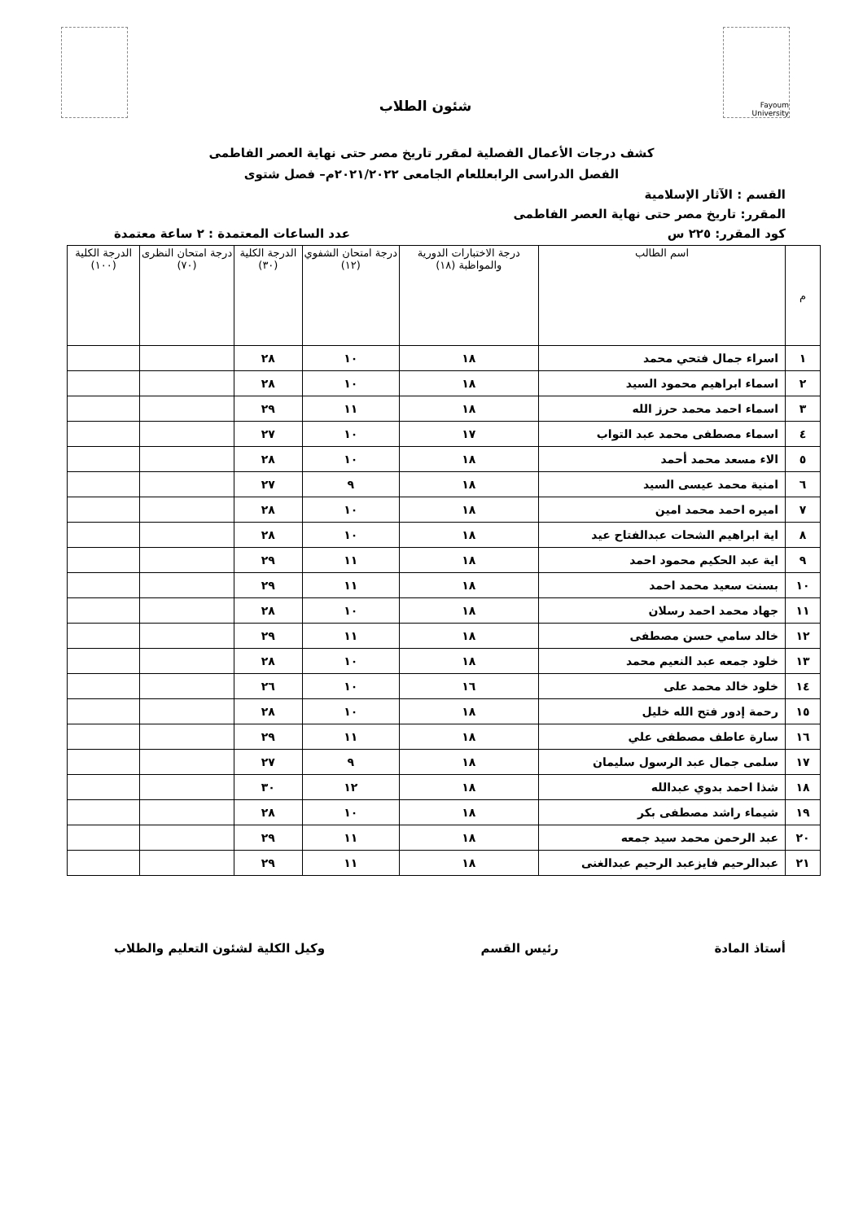Fayoum University
شئون الطلاب
كشف درجات الأعمال الفصلية لمقرر تاريخ مصر حتى نهاية العصر الفاطمى
الفصل الدراسى الرابعللعام الجامعى ٢٠٢١/٢٠٢٢م– فصل شتوى
القسم : الآثار الإسلامية
المقرر: تاريخ مصر حتى نهاية العصر الفاطمى
كود المقرر: ٢٢٥ س عدد الساعات المعتمدة : ٢ ساعة معتمدة
| م | اسم الطالب | درجة الاختبارات الدورية والمواظبة (١٨) | درجة امتحان الشفوي (١٢) | الدرجة الكلية (٣٠) | درجة امتحان النظرى (٧٠) | الدرجة الكلية (١٠٠) |
| --- | --- | --- | --- | --- | --- | --- |
| ١ | اسراء جمال فتحي محمد | ١٨ | ١٠ | ٢٨ | | |
| ٢ | اسماء ابراهيم محمود السيد | ١٨ | ١٠ | ٢٨ | | |
| ٣ | اسماء احمد محمد حرز الله | ١٨ | ١١ | ٢٩ | | |
| ٤ | اسماء مصطفى محمد عبد التواب | ١٧ | ١٠ | ٢٧ | | |
| ٥ | الاء مسعد محمد أحمد | ١٨ | ١٠ | ٢٨ | | |
| ٦ | امنية محمد عيسى السيد | ١٨ | ٩ | ٢٧ | | |
| ٧ | اميره احمد محمد امين | ١٨ | ١٠ | ٢٨ | | |
| ٨ | اية ابراهيم الشحات عبدالفتاح عيد | ١٨ | ١٠ | ٢٨ | | |
| ٩ | اية عبد الحكيم محمود احمد | ١٨ | ١١ | ٢٩ | | |
| ١٠ | بسنت سعيد محمد احمد | ١٨ | ١١ | ٢٩ | | |
| ١١ | جهاد محمد احمد رسلان | ١٨ | ١٠ | ٢٨ | | |
| ١٢ | خالد سامي حسن مصطفى | ١٨ | ١١ | ٢٩ | | |
| ١٣ | خلود جمعه عبد النعيم محمد | ١٨ | ١٠ | ٢٨ | | |
| ١٤ | خلود خالد محمد على | ١٦ | ١٠ | ٢٦ | | |
| ١٥ | رحمة إدور فتح الله خليل | ١٨ | ١٠ | ٢٨ | | |
| ١٦ | سارة عاطف مصطفى علي | ١٨ | ١١ | ٢٩ | | |
| ١٧ | سلمى جمال عبد الرسول سليمان | ١٨ | ٩ | ٢٧ | | |
| ١٨ | شذا احمد بدوي عبدالله | ١٨ | ١٢ | ٣٠ | | |
| ١٩ | شيماء راشد مصطفى بكر | ١٨ | ١٠ | ٢٨ | | |
| ٢٠ | عبد الرحمن محمد سيد جمعه | ١٨ | ١١ | ٢٩ | | |
| ٢١ | عبدالرحيم فايزعبد الرحيم عبدالغنى | ١٨ | ١١ | ٢٩ | | |
أستاذ المادة رئيس القسم وكيل الكلية لشئون التعليم والطلاب